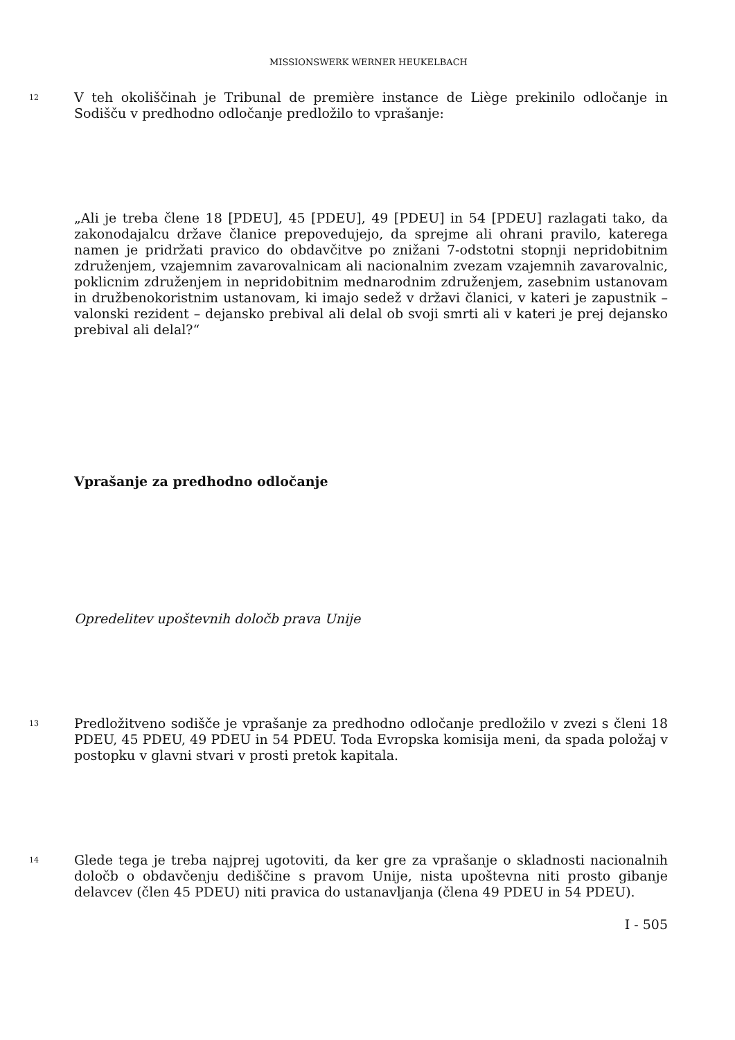MISSIONSWERK WERNER HEUKELBACH
12 V teh okoliščinah je Tribunal de première instance de Liège prekinilo odločanje in Sodišču v predhodno odločanje predložilo to vprašanje:
„Ali je treba člene 18 [PDEU], 45 [PDEU], 49 [PDEU] in 54 [PDEU] razlagati tako, da zakonodajalcu države članice prepovedujejo, da sprejme ali ohrani pravilo, katerega namen je pridržati pravico do obdavčitve po znižani 7-odstotni stopnji nepridobitnim združenjem, vzajemnim zavarovalnicam ali nacionalnim zvezam vzajemnih zavarovalnic, poklicnim združenjem in nepridobitnim mednarodnim združenjem, zasebnim ustanovam in družbenokoristnim ustanovam, ki imajo sedež v državi članici, v kateri je zapustnik – valonski rezident – dejansko prebival ali delal ob svoji smrti ali v kateri je prej dejansko prebival ali delal?“
Vprašanje za predhodno odločanje
Opredelitev upoštevnih določb prava Unije
13 Predložitveno sodišče je vprašanje za predhodno odločanje predložilo v zvezi s členi 18 PDEU, 45 PDEU, 49 PDEU in 54 PDEU. Toda Evropska komisija meni, da spada položaj v postopku v glavni stvari v prosti pretok kapitala.
14 Glede tega je treba najprej ugotoviti, da ker gre za vprašanje o skladnosti nacionalnih določb o obdavčenju dediščine s pravom Unije, nista upoštevna niti prosto gibanje delavcev (člen 45 PDEU) niti pravica do ustanavljanja (člena 49 PDEU in 54 PDEU).
I - 505